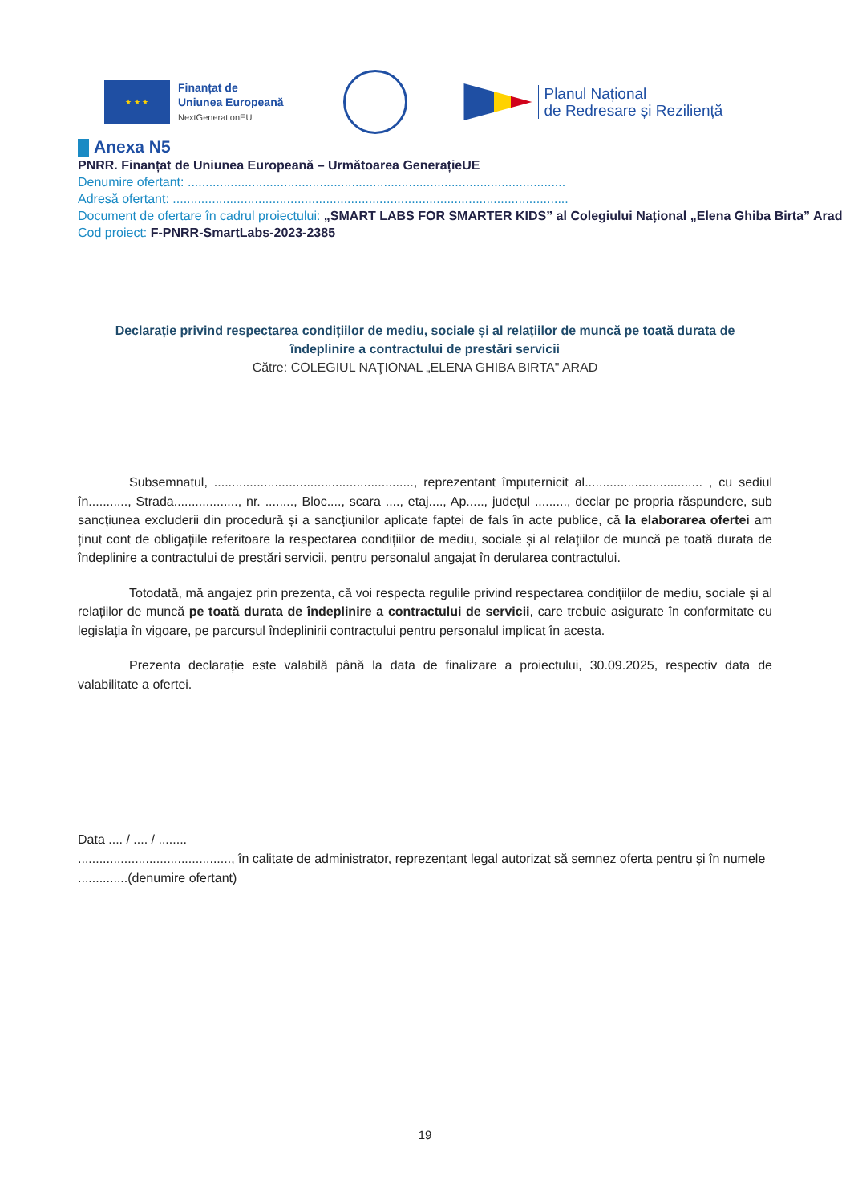★ ★ ★
Finanțat de
Uniunea Europeană
NextGenerationEU
Planul Național
de Redresare și Reziliență
Anexa N5
PNRR. Finanțat de Uniunea Europeană – Următoarea GenerațieUE
Denumire ofertant: ..........................................................................................................
Adresă ofertant: ...............................................................................................................
Document de ofertare în cadrul proiectului: „SMART LABS FOR SMARTER KIDS” al Colegiului Național „Elena Ghiba Birta” Arad
Cod proiect: F-PNRR-SmartLabs-2023-2385
Declarație privind respectarea condițiilor de mediu, sociale și al relațiilor de muncă pe toată durata de
îndeplinire a contractului de prestări servicii
Către: COLEGIUL NAŢIONAL „ELENA GHIBA BIRTA" ARAD
Subsemnatul, ........................................................, reprezentant împuternicit al................................. , cu sediul în..........., Strada.................., nr. ........, Bloc...., scara ...., etaj...., Ap....., județul ........., declar pe propria răspundere, sub sancțiunea excluderii din procedură și a sancțiunilor aplicate faptei de fals în acte publice, că la elaborarea ofertei am ținut cont de obligațiile referitoare la respectarea condițiilor de mediu, sociale și al relațiilor de muncă pe toată durata de îndeplinire a contractului de prestări servicii, pentru personalul angajat în derularea contractului.
Totodată, mă angajez prin prezenta, că voi respecta regulile privind respectarea condițiilor de mediu, sociale și al relațiilor de muncă pe toată durata de îndeplinire a contractului de servicii, care trebuie asigurate în conformitate cu legislația în vigoare, pe parcursul îndeplinirii contractului pentru personalul implicat în acesta.
Prezenta declarație este valabilă până la data de finalizare a proiectului, 30.09.2025, respectiv data de valabilitate a ofertei.
Data .... / .... / ........
..........................................., în calitate de administrator, reprezentant legal autorizat să semnez oferta pentru și în numele ..............(denumire ofertant)
19